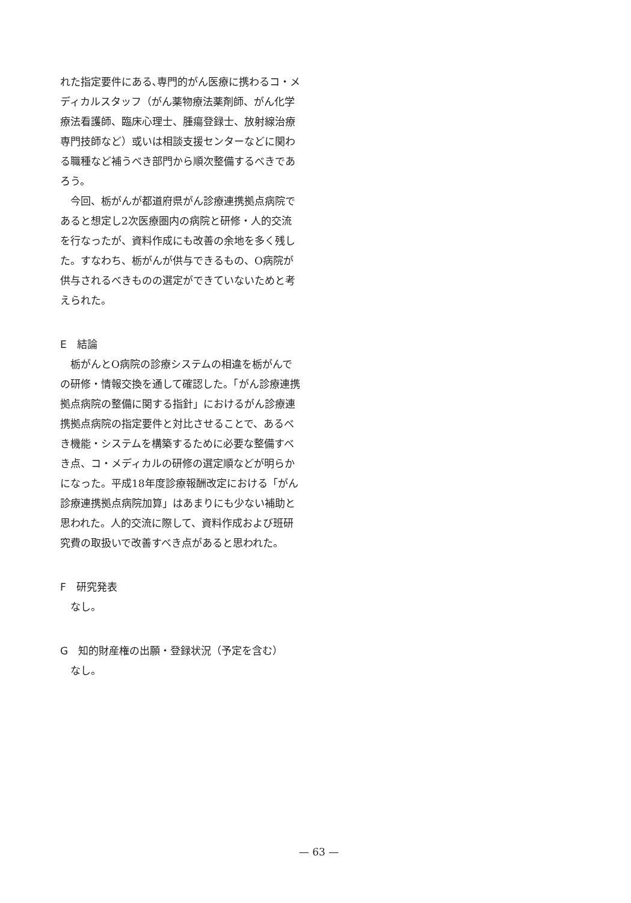れた指定要件にある､専門的がん医療に携わるコ・メディカルスタッフ（がん薬物療法薬剤師、がん化学療法看護師、臨床心理士、腫瘍登録士、放射線治療専門技師など）或いは相談支援センターなどに関わる職種など補うべき部門から順次整備するべきであろう。
今回、栃がんが都道府県がん診療連携拠点病院であると想定し2次医療圏内の病院と研修・人的交流を行なったが、資料作成にも改善の余地を多く残した。すなわち、栃がんが供与できるもの、O病院が供与されるべきものの選定ができていないためと考えられた。
E　結論
栃がんとO病院の診療システムの相違を栃がんでの研修・情報交換を通して確認した。「がん診療連携拠点病院の整備に関する指針」におけるがん診療連携拠点病院の指定要件と対比させることで、あるべき機能・システムを構築するために必要な整備すべき点、コ・メディカルの研修の選定順などが明らかになった。平成18年度診療報酬改定における「がん診療連携拠点病院加算」はあまりにも少ない補助と思われた。人的交流に際して、資料作成および班研究費の取扱いで改善すべき点があると思われた。
F　研究発表
なし。
G　知的財産権の出願・登録状況（予定を含む）
なし。
— 63 —